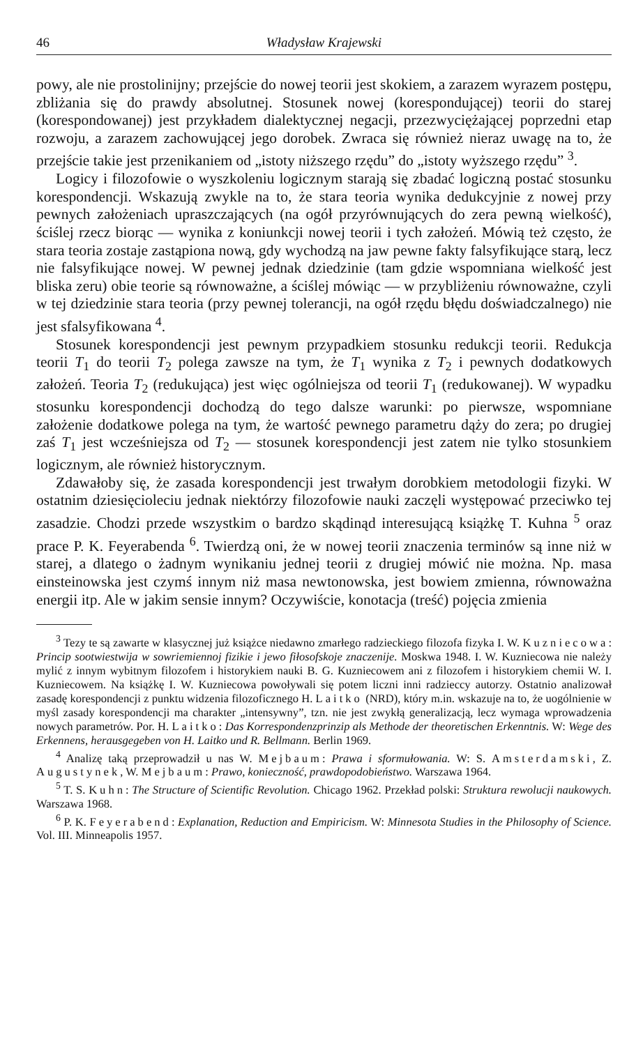46 Władysław Krajewski
powy, ale nie prostolinijny; przejście do nowej teorii jest skokiem, a zarazem wyrazem postępu, zbliżania się do prawdy absolutnej. Stosunek nowej (korespondującej) teorii do starej (korespondowanej) jest przykładem dialektycznej negacji, przezwyciężającej poprzedni etap rozwoju, a zarazem zachowującej jego dorobek. Zwraca się również nieraz uwagę na to, że przejście takie jest przenikaniem od „istoty niższego rzędu” do „istoty wyższego rzędu” <sup>3</sup>.
Logicy i filozofowie o wyszkoleniu logicznym starają się zbadać logiczną postać stosunku korespondencji. Wskazują zwykle na to, że stara teoria wynika dedukcyjnie z nowej przy pewnych założeniach upraszczających (na ogół przyrównujących do zera pewną wielkość), ściślej rzecz biorąc — wynika z koniunkcji nowej teorii i tych założeń. Mówią też często, że stara teoria zostaje zastąpiona nową, gdy wychodzą na jaw pewne fakty falsyfikujące starą, lecz nie falsyfikujące nowej. W pewnej jednak dziedzinie (tam gdzie wspomniana wielkość jest bliska zeru) obie teorie są równoważne, a ściślej mówiąc — w przybliżeniu równoważne, czyli w tej dziedzinie stara teoria (przy pewnej tolerancji, na ogół rzędu błędu doświadczalnego) nie jest sfalsyfikowana <sup>4</sup>.
Stosunek korespondencji jest pewnym przypadkiem stosunku redukcji teorii. Redukcja teorii T<sub>1</sub> do teorii T<sub>2</sub> polega zawsze na tym, że T<sub>1</sub> wynika z T<sub>2</sub> i pewnych dodatkowych założeń. Teoria T<sub>2</sub> (redukująca) jest więc ogólniejsza od teorii T<sub>1</sub> (redukowanej). W wypadku stosunku korespondencji dochodzą do tego dalsze warunki: po pierwsze, wspomniane założenie dodatkowe polega na tym, że wartość pewnego parametru dąży do zera; po drugiej zaś T<sub>1</sub> jest wcześniejsza od T<sub>2</sub> — stosunek korespondencji jest zatem nie tylko stosunkiem logicznym, ale również historycznym.
Zdawałoby się, że zasada korespondencji jest trwałym dorobkiem metodologii fizyki. W ostatnim dziesięcioleciu jednak niektórzy filozofowie nauki zaczęli występować przeciwko tej zasadzie. Chodzi przede wszystkim o bardzo skądinąd interesującą książkę T. Kuhna <sup>5</sup> oraz prace P. K. Feyerabenda <sup>6</sup>. Twierdzą oni, że w nowej teorii znaczenia terminów są inne niż w starej, a dlatego o żadnym wynikaniu jednej teorii z drugiej mówić nie można. Np. masa einsteinowska jest czymś innym niż masa newtonowska, jest bowiem zmienna, równoważna energii itp. Ale w jakim sensie innym? Oczywiście, konotacja (treść) pojęcia zmienia
<sup>3</sup> Tezy te są zawarte w klasycznej już książce niedawno zmarłego radzieckiego filozofa fizyka I. W. Kuzniecowa: Princip sootwiestwija w sowriemiennoj fizikie i jewo fiłosofskoje znaczenije. Moskwa 1948. I. W. Kuzniecowa nie należy mylić z innym wybitnym filozofem i historykiem nauki B. G. Kuzniecowem ani z filozofem i historykiem chemii W. I. Kuzniecowem. Na książkę I. W. Kuzniecowa powoływali się potem liczni inni radzieccy autorzy. Ostatnio analizował zasadę korespondencji z punktu widzenia filozoficznego H. Laitko (NRD), który m.in. wskazuje na to, że uogólnienie w myśl zasady korespondencji ma charakter „intensywny”, tzn. nie jest zwykłą generalizacją, lecz wymaga wprowadzenia nowych parametrów. Por. H. Laitko: Das Korrespondenzprinzip als Methode der theoretischen Erkenntnis. W: Wege des Erkennens, herausgegeben von H. Laitko und R. Bellmann. Berlin 1969.
<sup>4</sup> Analizę taką przeprowadził u nas W. Mejbaum: Prawa i sformułowania. W: S. Amsterdamski, Z. Augustynek, W. Mejbaum: Prawo, konieczność, prawdopodobieństwo. Warszawa 1964.
<sup>5</sup> T. S. Kuhn: The Structure of Scientific Revolution. Chicago 1962. Przekład polski: Struktura rewolucji naukowych. Warszawa 1968.
<sup>6</sup> P. K. Feyerabend: Explanation, Reduction and Empiricism. W: Minnesota Studies in the Philosophy of Science. Vol. III. Minneapolis 1957.